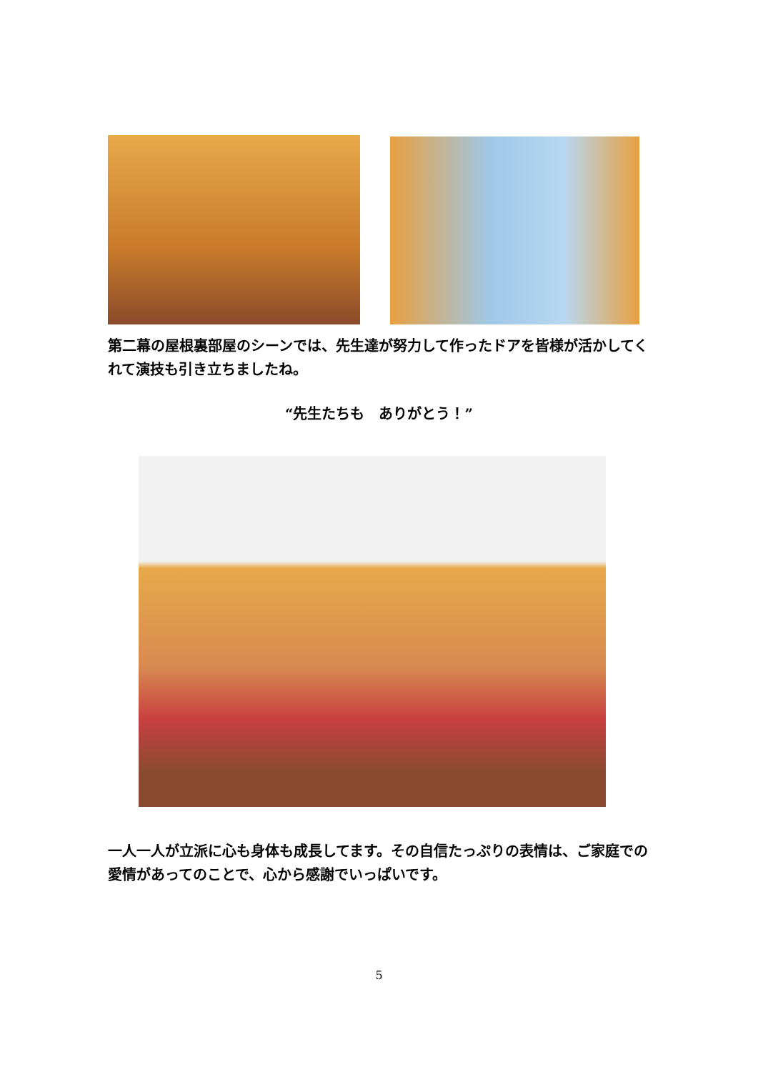第二幕の屋根裏部屋のシーンでは、先生達が努力して作ったドアを皆様が活かしてくれて演技も引き立ちましたね。
“先生たちも　ありがとう！”
一人一人が立派に心も身体も成長してます。その自信たっぷりの表情は、ご家庭での愛情があってのことで、心から感謝でいっぱいです。
5